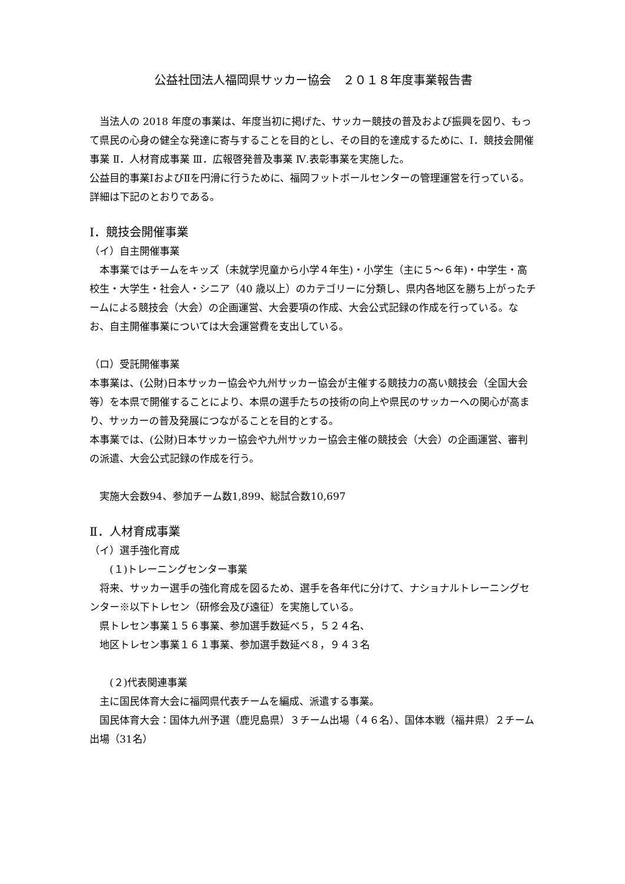公益社団法人福岡県サッカー協会　２０１８年度事業報告書
　当法人の 2018 年度の事業は、年度当初に掲げた、サッカー競技の普及および振興を図り、もって県民の心身の健全な発達に寄与することを目的とし、その目的を達成するために、Ⅰ．競技会開催事業 Ⅱ．人材育成事業 Ⅲ．広報啓発普及事業 Ⅳ.表彰事業を実施した。
公益目的事業ⅠおよびⅡを円滑に行うために、福岡フットボールセンターの管理運営を行っている。
詳細は下記のとおりである。
Ⅰ．競技会開催事業
（イ）自主開催事業
　本事業ではチームをキッズ（未就学児童から小学４年生)・小学生（主に５～６年)・中学生・高校生・大学生・社会人・シニア（40 歳以上）のカテゴリーに分類し、県内各地区を勝ち上がったチームによる競技会（大会）の企画運営、大会要項の作成、大会公式記録の作成を行っている。なお、自主開催事業については大会運営費を支出している。
（ロ）受託開催事業
本事業は、(公財)日本サッカー協会や九州サッカー協会が主催する競技力の高い競技会（全国大会等）を本県で開催することにより、本県の選手たちの技術の向上や県民のサッカーへの関心が高まり、サッカーの普及発展につながることを目的とする。
本事業では、(公財)日本サッカー協会や九州サッカー協会主催の競技会（大会）の企画運営、審判の派遣、大会公式記録の作成を行う。
　実施大会数94、参加チーム数1,899、総試合数10,697
Ⅱ．人材育成事業
（イ）選手強化育成
　　(１)トレーニングセンター事業
　将来、サッカー選手の強化育成を図るため、選手を各年代に分けて、ナショナルトレーニングセンター※以下トレセン（研修会及び遠征）を実施している。
　県トレセン事業１５６事業、参加選手数延べ５，５２４名、
　地区トレセン事業１６１事業、参加選手数延べ８，９４３名
　　(２)代表関連事業
　主に国民体育大会に福岡県代表チームを編成、派遣する事業。
　国民体育大会：国体九州予選（鹿児島県）３チーム出場（４６名）、国体本戦（福井県）２チーム出場（31名）